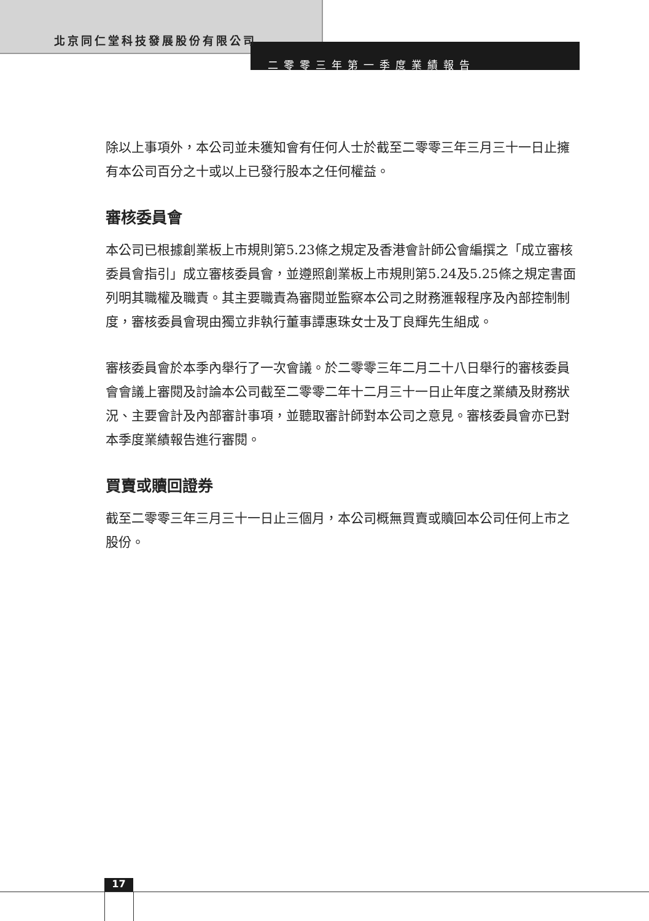北京同仁堂科技發展股份有限公司
二零零三年第一季度業績報告
除以上事項外，本公司並未獲知會有任何人士於截至二零零三年三月三十一日止擁有本公司百分之十或以上已發行股本之任何權益。
審核委員會
本公司已根據創業板上市規則第5.23條之規定及香港會計師公會編撰之「成立審核委員會指引」成立審核委員會，並遵照創業板上市規則第5.24及5.25條之規定書面列明其職權及職責。其主要職責為審閱並監察本公司之財務滙報程序及內部控制制度，審核委員會現由獨立非執行董事譚惠珠女士及丁良輝先生組成。
審核委員會於本季內舉行了一次會議。於二零零三年二月二十八日舉行的審核委員會會議上審閱及討論本公司截至二零零二年十二月三十一日止年度之業績及財務狀況、主要會計及內部審計事項，並聽取審計師對本公司之意見。審核委員會亦已對本季度業績報告進行審閱。
買賣或贖回證券
截至二零零三年三月三十一日止三個月，本公司概無買賣或贖回本公司任何上市之股份。
17